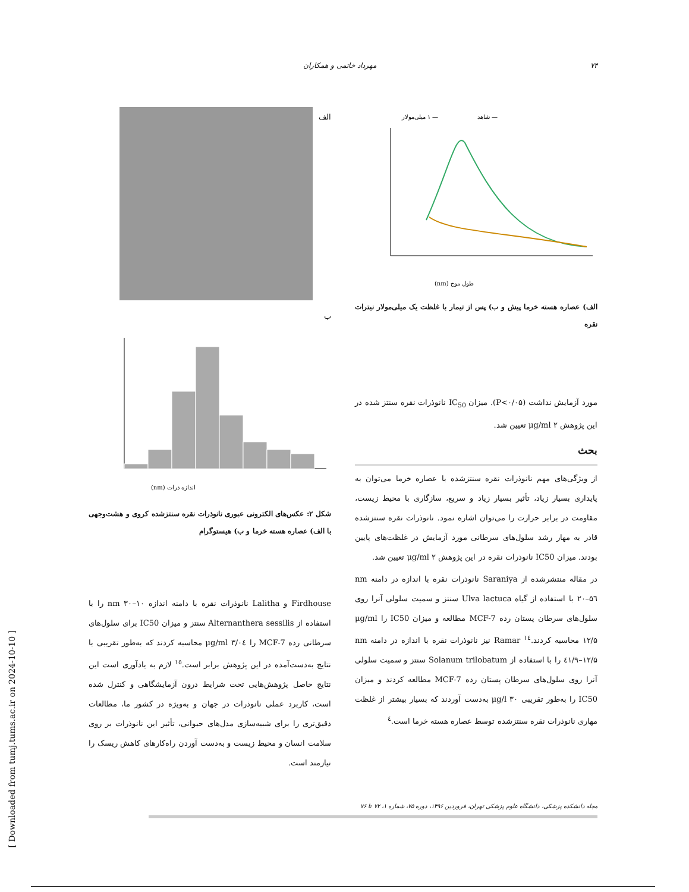۷۴ مهرداد خاتمی و همکاران
[ Downloaded from tumj.tums.ac.ir on 2024-10-10 ]
— شاهد
— ۱ میلی‌مولار
طول موج (nm)
الف) عصاره هسته خرما پیش و ب) پس از تیمار با غلظت یک میلی‌مولار نیترات نقره
مورد آزمایش نداشت (P<۰/۰۵). میزان IC<sub>50</sub> نانوذرات نقره سنتز شده در این پژوهش μg/ml ۲ تعیین شد.
بحث
از ویژگی‌های مهم نانوذرات نقره سنتزشده با عصاره خرما می‌توان به پایداری بسیار زیاد، تأثیر بسیار زیاد و سریع، سازگاری با محیط زیست، مقاومت در برابر حرارت را می‌توان اشاره نمود. نانوذرات نقره سنتزشده قادر به مهار رشد سلول‌های سرطانی مورد آزمایش در غلظت‌های پایین بودند. میزان IC50 نانوذرات نقره در این پژوهش μg/ml ۲ تعیین شد.
در مقاله منتشرشده از Saraniya نانوذرات نقره با اندازه در دامنه nm ۵٦–۲۰ با استفاده از گیاه Ulva lactuca سنتز و سمیت سلولی آنرا روی سلول‌های سرطان پستان رده MCF-7 مطالعه و میزان IC50 را μg/ml ۱۲/۵ محاسبه کردند.<sup>۱٤</sup> Ramar نیز نانوذرات نقره با اندازه در دامنه nm ٤۱/۹–۱۲/۵ را با استفاده از Solanum trilobatum سنتز و سمیت سلولی آنرا روی سلول‌های سرطان پستان رده MCF-7 مطالعه کردند و میزان IC50 را به‌طور تقریبی μg/l ۳۰ به‌دست آوردند که بسیار بیشتر از غلظت مهاری نانوذرات نقره سنتزشده توسط عصاره هسته خرما است.<sup>٤</sup>
الف
ب
اندازه ذرات (nm)
شکل ۲: عکس‌های الکترونی عبوری نانوذرات نقره سنتزشده کروی و هشت‌وجهی با الف) عصاره هسته خرما و ب) هیستوگرام
Firdhouse و Lalitha نانوذرات نقره با دامنه اندازه nm ۳۰–۱۰ را با استفاده از Alternanthera sessilis سنتز و میزان IC50 برای سلول‌های سرطانی رده MCF-7 را μg/ml ۳/۰٤ محاسبه کردند که به‌طور تقریبی با نتایج به‌دست‌آمده در این پژوهش برابر است.<sup>۱٥</sup> لازم به یادآوری است این نتایج حاصل پژوهش‌هایی تحت شرایط درون آزمایشگاهی و کنترل شده است، کاربرد عملی نانوذرات در جهان و به‌ویژه در کشور ما، مطالعات دقیق‌تری را برای شبیه‌سازی مدل‌های حیوانی، تأثیر این نانوذرات بر روی سلامت انسان و محیط زیست و به‌دست آوردن راه‌کارهای کاهش ریسک را نیازمند است.
مجله دانشکده پزشکی، دانشگاه علوم پزشکی تهران، فروردین ۱۳۹۶، دوره ۷۵، شماره ۱، ۷۲ تا ۷۶